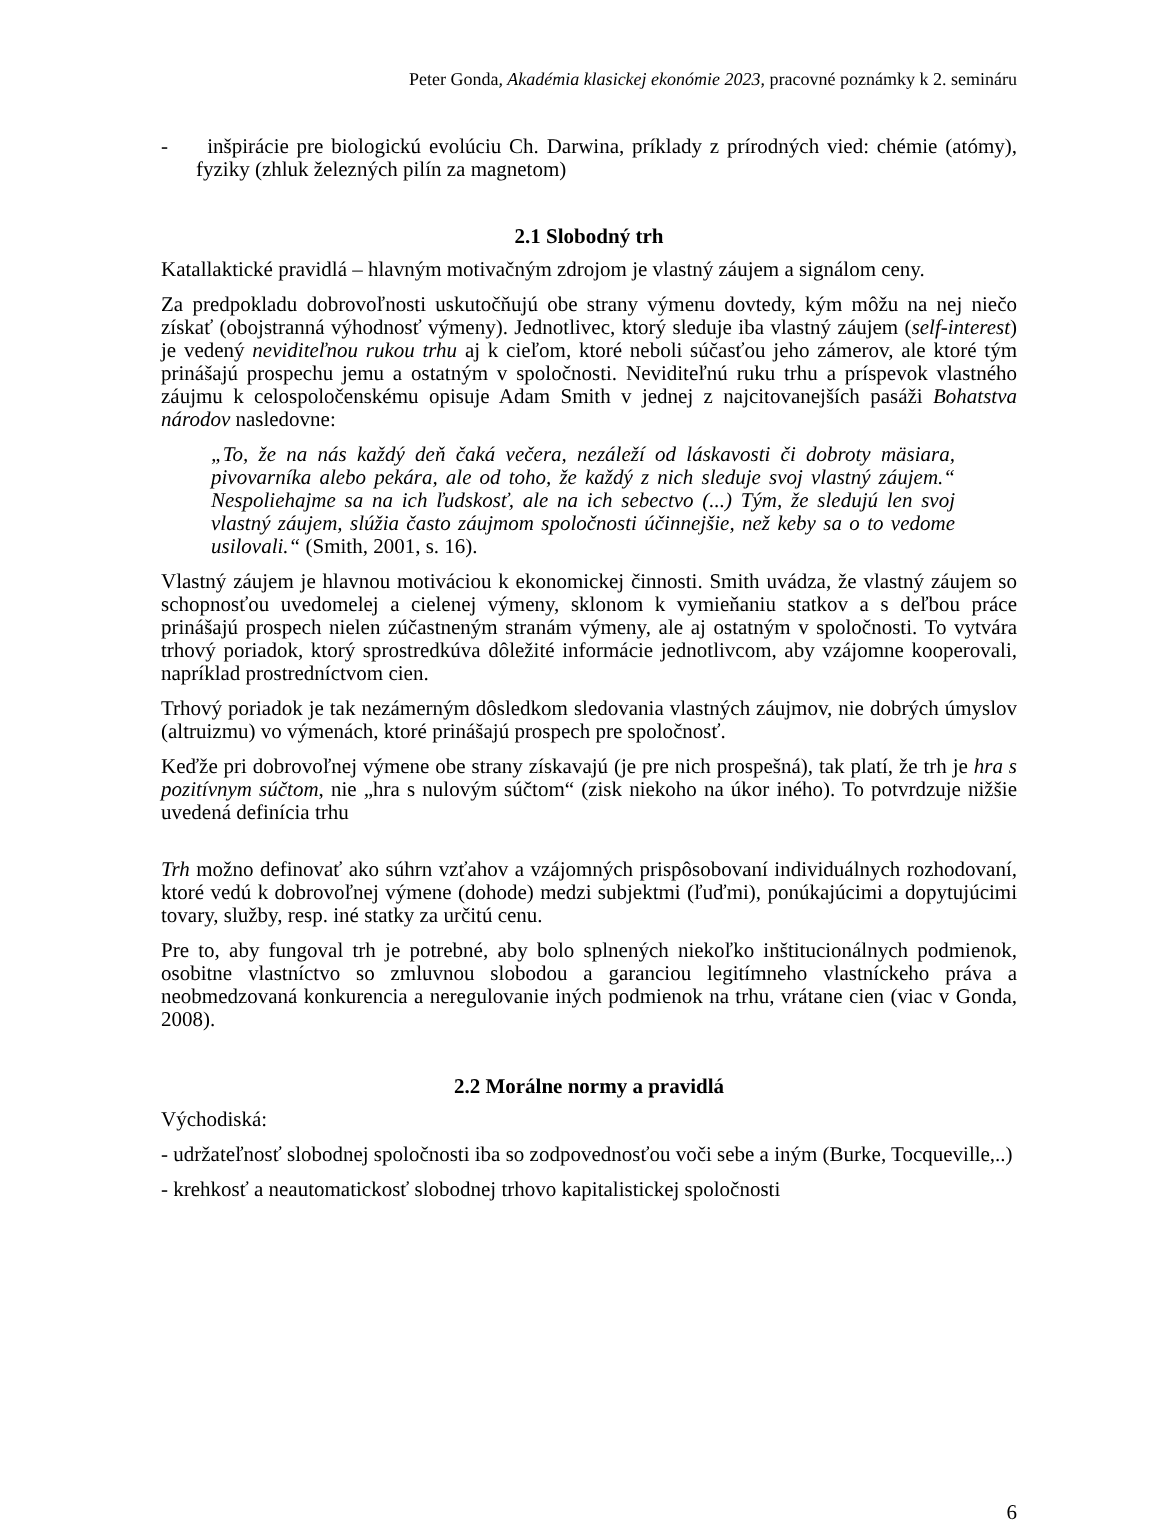Peter Gonda, Akadémia klasickej ekonómie 2023, pracovné poznámky k 2. semináru
- inšpirácie pre biologickú evolúciu Ch. Darwina, príklady z prírodných vied: chémie (atómy), fyziky (zhluk železných pilín za magnetom)
2.1 Slobodný trh
Katallaktické pravidlá – hlavným motivačným zdrojom je vlastný záujem a signálom ceny.
Za predpokladu dobrovoľnosti uskutočňujú obe strany výmenu dovtedy, kým môžu na nej niečo získať (obojstranná výhodnosť výmeny). Jednotlivec, ktorý sleduje iba vlastný záujem (self-interest) je vedený neviditeľnou rukou trhu aj k cieľom, ktoré neboli súčasťou jeho zámerov, ale ktoré tým prinášajú prospechu jemu a ostatným v spoločnosti. Neviditeľnú ruku trhu a príspevok vlastného záujmu k celospoločenskému opisuje Adam Smith v jednej z najcitovanejších pasáži Bohatstva národov nasledovne:
„To, že na nás každý deň čaká večera, nezáleží od láskavosti či dobroty mäsiara, pivovarníka alebo pekára, ale od toho, že každý z nich sleduje svoj vlastný záujem.“ Nespoliehajme sa na ich ľudskosť, ale na ich sebectvo (...) Tým, že sledujú len svoj vlastný záujem, slúžia často záujmom spoločnosti účinnejšie, než keby sa o to vedome usilovali.“ (Smith, 2001, s. 16).
Vlastný záujem je hlavnou motiváciou k ekonomickej činnosti. Smith uvádza, že vlastný záujem so schopnosťou uvedomelej a cielenej výmeny, sklonom k vymieňaniu statkov a s deľbou práce prinášajú prospech nielen zúčastneným stranám výmeny, ale aj ostatným v spoločnosti. To vytvára trhový poriadok, ktorý sprostredkúva dôležité informácie jednotlivcom, aby vzájomne kooperovali, napríklad prostredníctvom cien.
Trhový poriadok je tak nezámerným dôsledkom sledovania vlastných záujmov, nie dobrých úmyslov (altruizmu) vo výmenách, ktoré prinášajú prospech pre spoločnosť.
Keďže pri dobrovoľnej výmene obe strany získavajú (je pre nich prospešná), tak platí, že trh je hra s pozitívnym súčtom, nie „hra s nulovým súčtom“ (zisk niekoho na úkor iného). To potvrdzuje nižšie uvedená definícia trhu
Trh možno definovať ako súhrn vzťahov a vzájomných prispôsobovaní individuálnych rozhodovaní, ktoré vedú k dobrovoľnej výmene (dohode) medzi subjektmi (ľuďmi), ponúkajúcimi a dopytujúcimi tovary, služby, resp. iné statky za určitú cenu.
Pre to, aby fungoval trh je potrebné, aby bolo splnených niekoľko inštitucionálnych podmienok, osobitne vlastníctvo so zmluvnou slobodou a garanciou legitímneho vlastníckeho práva a neobmedzovaná konkurencia a neregulovanie iných podmienok na trhu, vrátane cien (viac v Gonda, 2008).
2.2 Morálne normy a pravidlá
Východiská:
- udržateľnosť slobodnej spoločnosti iba so zodpovednosťou voči sebe a iným (Burke, Tocqueville,..)
- krehkosť a neautomatickosť slobodnej trhovo kapitalistickej spoločnosti
6